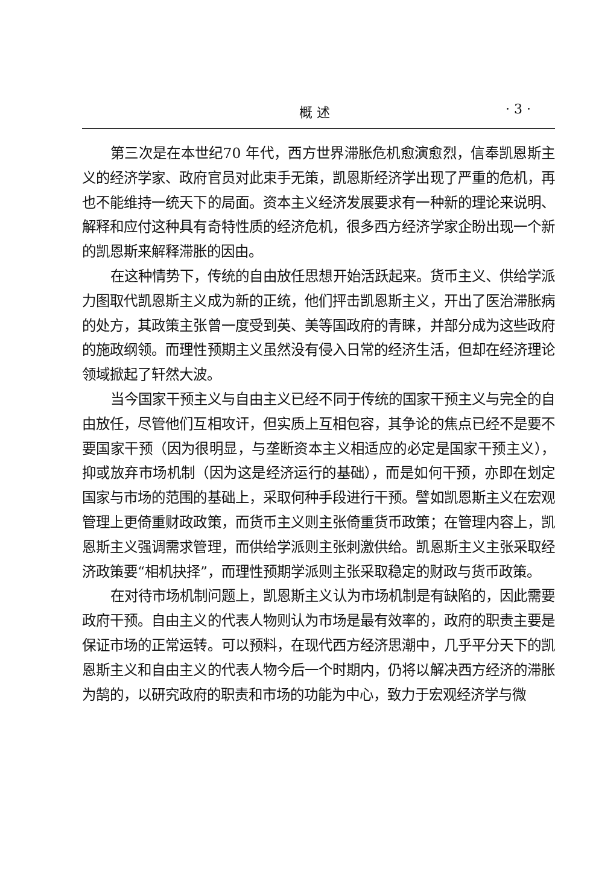概 述 · 3 ·
第三次是在本世纪70 年代，西方世界滞胀危机愈演愈烈，信奉凯恩斯主义的经济学家、政府官员对此束手无策，凯恩斯经济学出现了严重的危机，再也不能维持一统天下的局面。资本主义经济发展要求有一种新的理论来说明、解释和应付这种具有奇特性质的经济危机，很多西方经济学家企盼出现一个新的凯恩斯来解释滞胀的因由。
在这种情势下，传统的自由放任思想开始活跃起来。货币主义、供给学派力图取代凯恩斯主义成为新的正统，他们抨击凯恩斯主义，开出了医治滞胀病的处方，其政策主张曾一度受到英、美等国政府的青睐，并部分成为这些政府的施政纲领。而理性预期主义虽然没有侵入日常的经济生活，但却在经济理论领域掀起了轩然大波。
当今国家干预主义与自由主义已经不同于传统的国家干预主义与完全的自由放任，尽管他们互相攻讦，但实质上互相包容，其争论的焦点已经不是要不要国家干预（因为很明显，与垄断资本主义相适应的必定是国家干预主义），抑或放弃市场机制（因为这是经济运行的基础），而是如何干预，亦即在划定国家与市场的范围的基础上，采取何种手段进行干预。譬如凯恩斯主义在宏观管理上更倚重财政政策，而货币主义则主张倚重货币政策；在管理内容上，凯恩斯主义强调需求管理，而供给学派则主张刺激供给。凯恩斯主义主张采取经济政策要“相机抉择”，而理性预期学派则主张采取稳定的财政与货币政策。
在对待市场机制问题上，凯恩斯主义认为市场机制是有缺陷的，因此需要政府干预。自由主义的代表人物则认为市场是最有效率的，政府的职责主要是保证市场的正常运转。可以预料，在现代西方经济思潮中，几乎平分天下的凯恩斯主义和自由主义的代表人物今后一个时期内，仍将以解决西方经济的滞胀为鹄的，以研究政府的职责和市场的功能为中心，致力于宏观经济学与微